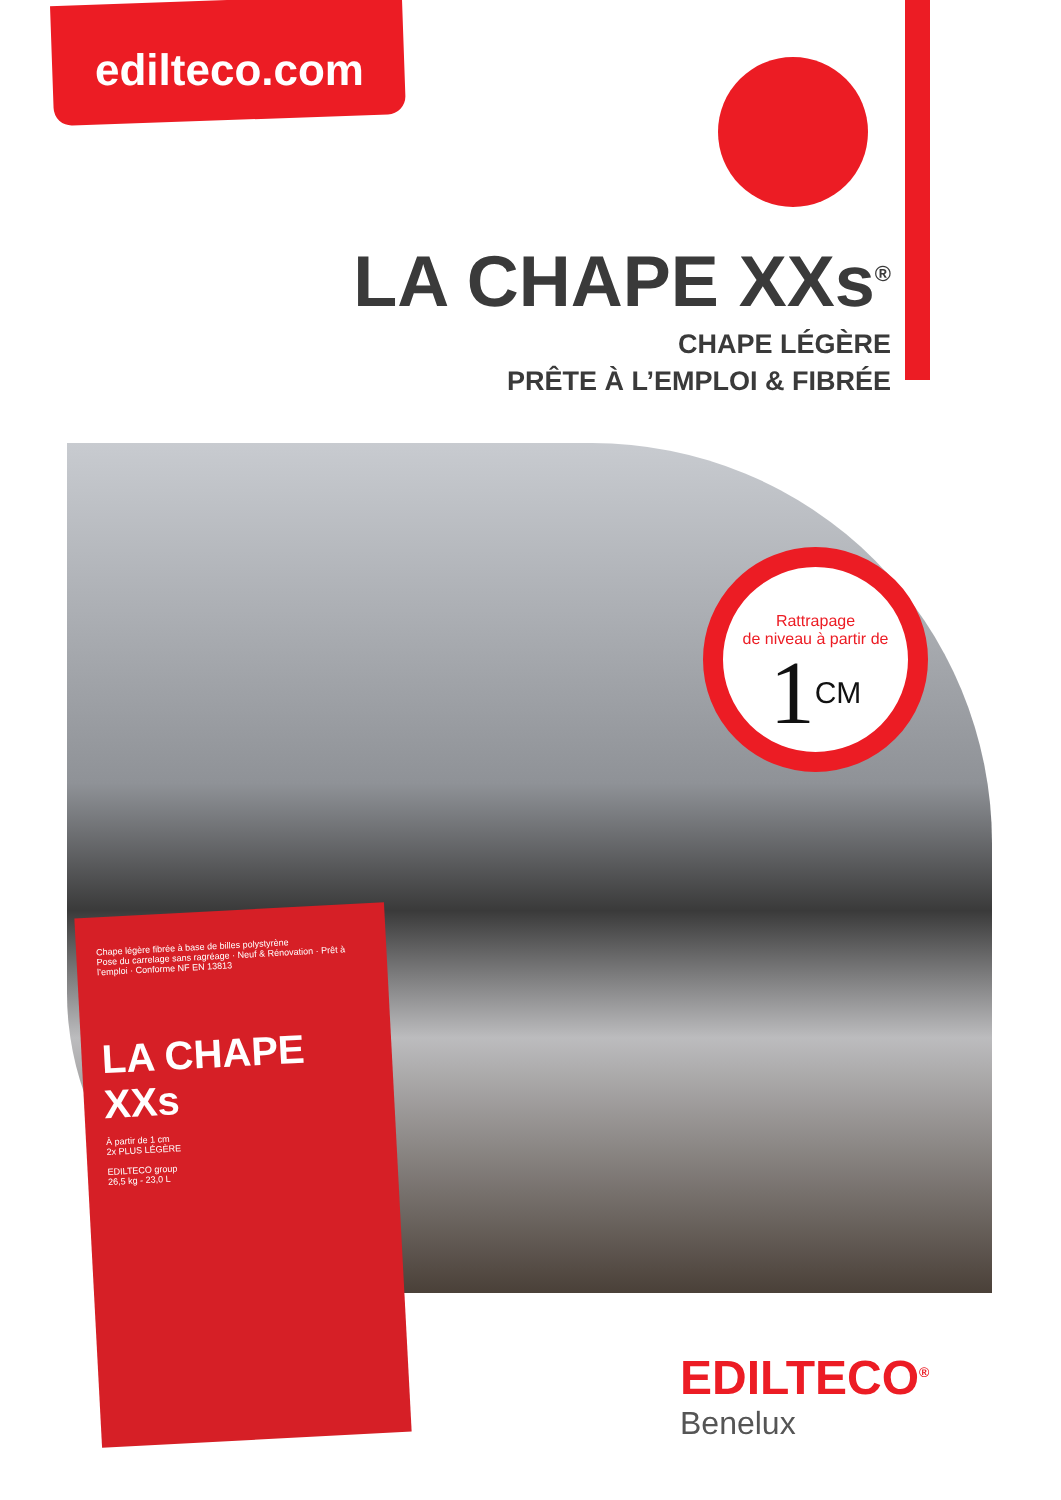edilteco.com
LA CHAPE XXs<sup>®</sup>
CHAPE LÉGÈRE
PRÊTE À L’EMPLOI & FIBRÉE
Rattrapage
de niveau à partir de
1CM
Chape légère fibrée à base de billes polystyrène
Pose du carrelage sans ragréage · Neuf & Rénovation · Prêt à l’emploi · Conforme NF EN 13813
LA CHAPE XXs
À partir de 1 cm
2x PLUS LÉGÈRE
EDILTECO group
26,5 kg - 23,0 L
EDILTECO<sup>®</sup>
Benelux